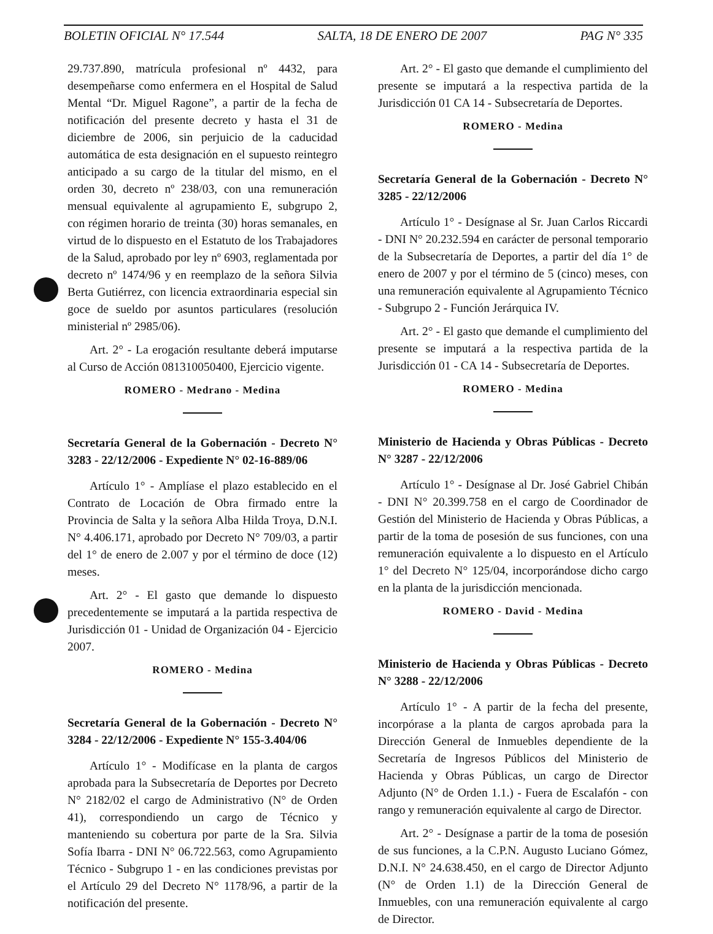BOLETIN OFICIAL N° 17.544 SALTA, 18 DE ENERO DE 2007 PAG N° 335
29.737.890, matrícula profesional nº 4432, para desempeñarse como enfermera en el Hospital de Salud Mental “Dr. Miguel Ragone”, a partir de la fecha de notificación del presente decreto y hasta el 31 de diciembre de 2006, sin perjuicio de la caducidad automática de esta designación en el supuesto reintegro anticipado a su cargo de la titular del mismo, en el orden 30, decreto nº 238/03, con una remuneración mensual equivalente al agrupamiento E, subgrupo 2, con régimen horario de treinta (30) horas semanales, en virtud de lo dispuesto en el Estatuto de los Trabajadores de la Salud, aprobado por ley nº 6903, reglamentada por decreto nº 1474/96 y en reemplazo de la señora Silvia Berta Gutiérrez, con licencia extraordinaria especial sin goce de sueldo por asuntos particulares (resolución ministerial nº 2985/06).
Art. 2° - La erogación resultante deberá imputarse al Curso de Acción 081310050400, Ejercicio vigente.
ROMERO - Medrano - Medina
Secretaría General de la Gobernación - Decreto N° 3283 - 22/12/2006 - Expediente N° 02-16-889/06
Artículo 1° - Amplíase el plazo establecido en el Contrato de Locación de Obra firmado entre la Provincia de Salta y la señora Alba Hilda Troya, D.N.I. N° 4.406.171, aprobado por Decreto N° 709/03, a partir del 1° de enero de 2.007 y por el término de doce (12) meses.
Art. 2° - El gasto que demande lo dispuesto precedentemente se imputará a la partida respectiva de Jurisdicción 01 - Unidad de Organización 04 - Ejercicio 2007.
ROMERO - Medina
Secretaría General de la Gobernación - Decreto N° 3284 - 22/12/2006 - Expediente N° 155-3.404/06
Artículo 1° - Modifícase en la planta de cargos aprobada para la Subsecretaría de Deportes por Decreto N° 2182/02 el cargo de Administrativo (N° de Orden 41), correspondiendo un cargo de Técnico y manteniendo su cobertura por parte de la Sra. Silvia Sofía Ibarra - DNI N° 06.722.563, como Agrupamiento Técnico - Subgrupo 1 - en las condiciones previstas por el Artículo 29 del Decreto N° 1178/96, a partir de la notificación del presente.
Art. 2° - El gasto que demande el cumplimiento del presente se imputará a la respectiva partida de la Jurisdicción 01 CA 14 - Subsecretaría de Deportes.
ROMERO - Medina
Secretaría General de la Gobernación - Decreto N° 3285 - 22/12/2006
Artículo 1° - Desígnase al Sr. Juan Carlos Riccardi - DNI N° 20.232.594 en carácter de personal temporario de la Subsecretaría de Deportes, a partir del día 1° de enero de 2007 y por el término de 5 (cinco) meses, con una remuneración equivalente al Agrupamiento Técnico - Subgrupo 2 - Función Jerárquica IV.
Art. 2° - El gasto que demande el cumplimiento del presente se imputará a la respectiva partida de la Jurisdicción 01 - CA 14 - Subsecretaría de Deportes.
ROMERO - Medina
Ministerio de Hacienda y Obras Públicas - Decreto N° 3287 - 22/12/2006
Artículo 1° - Desígnase al Dr. José Gabriel Chibán - DNI N° 20.399.758 en el cargo de Coordinador de Gestión del Ministerio de Hacienda y Obras Públicas, a partir de la toma de posesión de sus funciones, con una remuneración equivalente a lo dispuesto en el Artículo 1° del Decreto N° 125/04, incorporándose dicho cargo en la planta de la jurisdicción mencionada.
ROMERO - David - Medina
Ministerio de Hacienda y Obras Públicas - Decreto N° 3288 - 22/12/2006
Artículo 1° - A partir de la fecha del presente, incorpórase a la planta de cargos aprobada para la Dirección General de Inmuebles dependiente de la Secretaría de Ingresos Públicos del Ministerio de Hacienda y Obras Públicas, un cargo de Director Adjunto (N° de Orden 1.1.) - Fuera de Escalafón - con rango y remuneración equivalente al cargo de Director.
Art. 2° - Desígnase a partir de la toma de posesión de sus funciones, a la C.P.N. Augusto Luciano Gómez, D.N.I. N° 24.638.450, en el cargo de Director Adjunto (N° de Orden 1.1) de la Dirección General de Inmuebles, con una remuneración equivalente al cargo de Director.